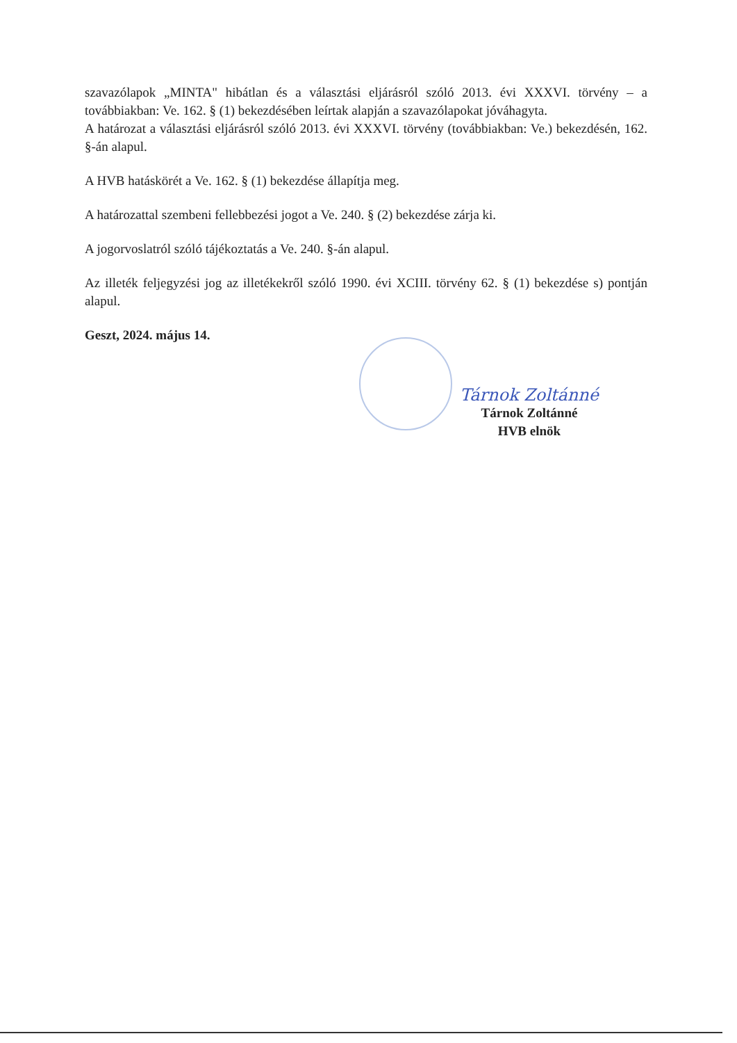szavazólapok „MINTA" hibátlan és a választási eljárásról szóló 2013. évi XXXVI. törvény – a továbbiakban: Ve. 162. § (1) bekezdésében leírtak alapján a szavazólapokat jóváhagyta.
A határozat a választási eljárásról szóló 2013. évi XXXVI. törvény (továbbiakban: Ve.) bekezdésén, 162. §-án alapul.
A HVB hatáskörét a Ve. 162. § (1) bekezdése állapítja meg.
A határozattal szembeni fellebbezési jogot a Ve. 240. § (2) bekezdése zárja ki.
A jogorvoslatról szóló tájékoztatás a Ve. 240. §-án alapul.
Az illeték feljegyzési jog az illetékekről szóló 1990. évi XCIII. törvény 62. § (1) bekezdése s) pontján alapul.
Geszt, 2024. május 14.
Tárnok Zoltánné
Tárnok Zoltánné
HVB elnök